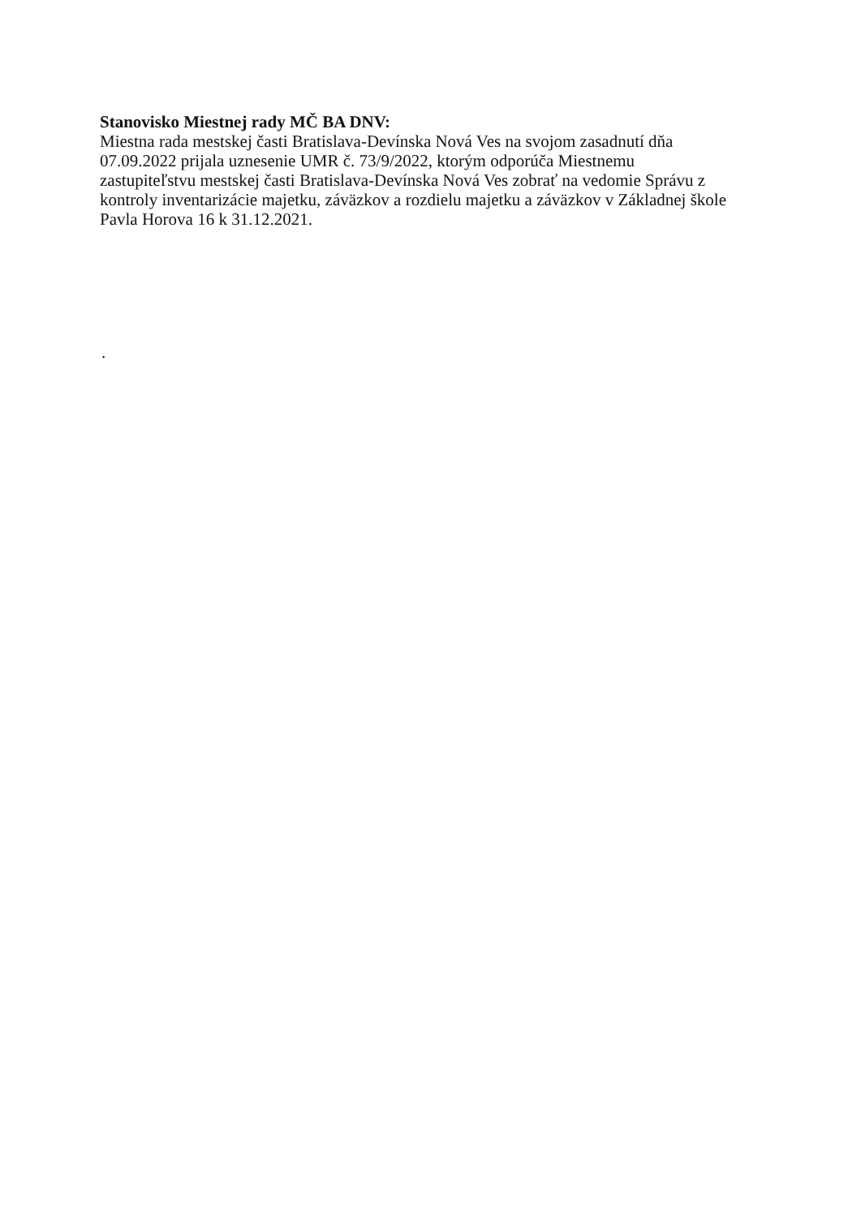Stanovisko Miestnej rady MČ BA DNV:
Miestna rada mestskej časti Bratislava-Devínska Nová Ves na svojom zasadnutí dňa 07.09.2022 prijala uznesenie UMR č. 73/9/2022, ktorým odporúča Miestnemu zastupiteľstvu mestskej časti Bratislava-Devínska Nová Ves zobrať na vedomie Správu z kontroly inventarizácie majetku, záväzkov a rozdielu majetku a záväzkov v Základnej škole Pavla Horova 16 k 31.12.2021.
.